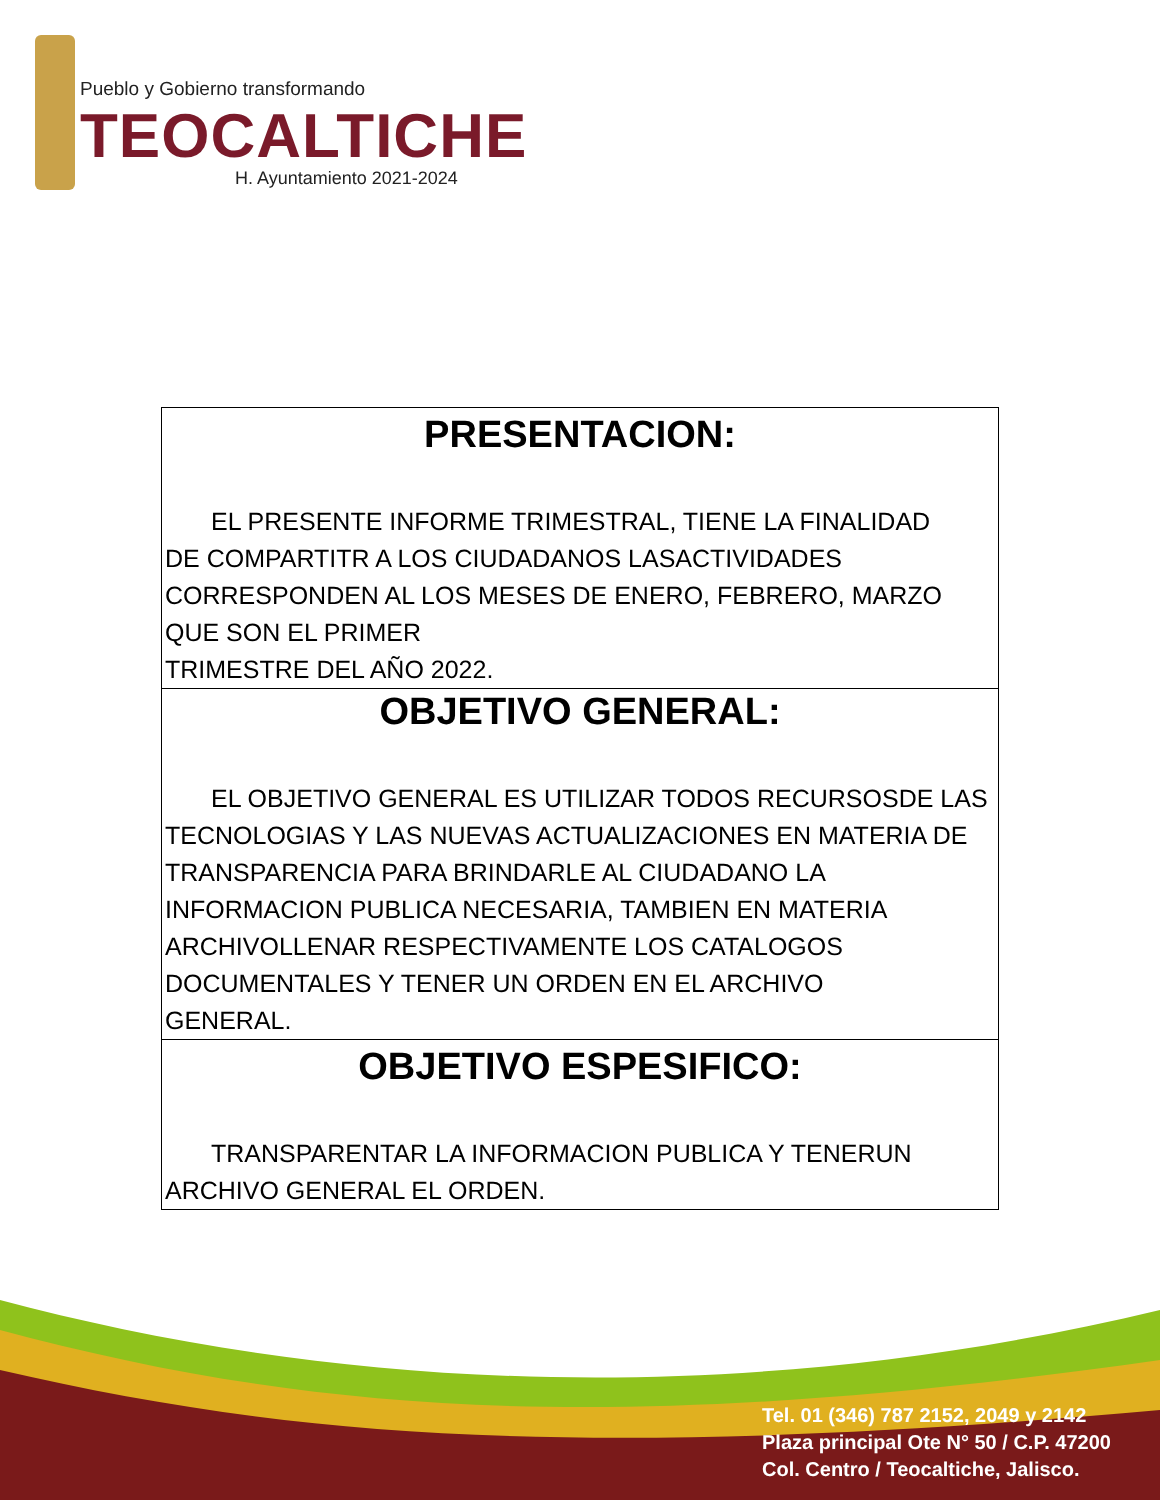Pueblo y Gobierno transformando
TEOCALTICHE
H. Ayuntamiento 2021-2024
| PRESENTACION: EL PRESENTE INFORME TRIMESTRAL, TIENE LA FINALIDAD DE COMPARTITR A LOS CIUDADANOS LASACTIVIDADES CORRESPONDEN AL LOS MESES DE ENERO, FEBRERO, MARZO QUE SON EL PRIMER TRIMESTRE DEL AÑO 2022. |
| OBJETIVO GENERAL: EL OBJETIVO GENERAL ES UTILIZAR TODOS RECURSOSDE LAS TECNOLOGIAS Y LAS NUEVAS ACTUALIZACIONES EN MATERIA DE TRANSPARENCIA PARA BRINDARLE AL CIUDADANO LA INFORMACION PUBLICA NECESARIA, TAMBIEN EN MATERIA ARCHIVOLLENAR RESPECTIVAMENTE LOS CATALOGOS DOCUMENTALES Y TENER UN ORDEN EN EL ARCHIVO GENERAL. |
| OBJETIVO ESPESIFICO: TRANSPARENTAR LA INFORMACION PUBLICA Y TENERUN ARCHIVO GENERAL EL ORDEN. |
Tel. 01 (346) 787 2152, 2049 y 2142
Plaza principal Ote N° 50 / C.P. 47200
Col. Centro / Teocaltiche, Jalisco.